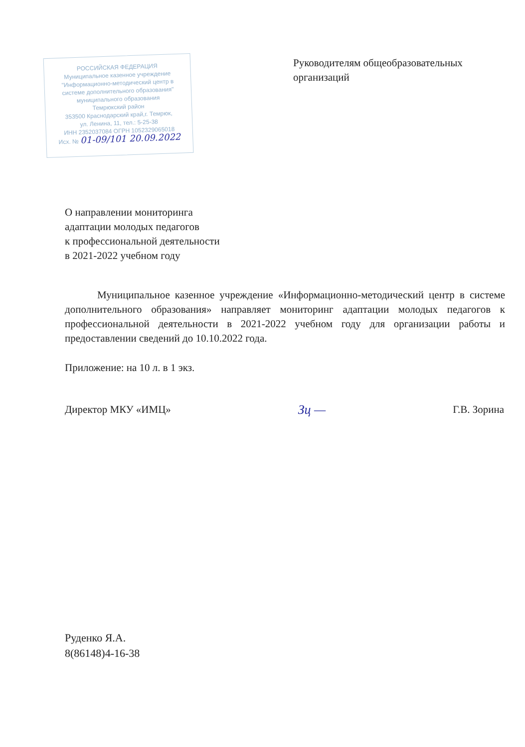РОССИЙСКАЯ ФЕДЕРАЦИЯ
Муниципальное казенное учреждение
"Информационно-методический центр в
системе дополнительного образования"
муниципального образования
Темрюкский район
353500 Краснодарский край,г. Темрюк,
ул. Ленина, 11, тел.: 5-25-38
ИНН 2352037084 ОГРН 1052329065018
Исх. № 01-09/101 20.09.2022
Руководителям общеобразовательных организаций
О направлении мониторинга
адаптации молодых педагогов
к профессиональной деятельности
в 2021-2022 учебном году
Муниципальное казенное учреждение «Информационно-методический центр в системе дополнительного образования» направляет мониторинг адаптации молодых педагогов к профессиональной деятельности в 2021-2022 учебном году для организации работы и предоставлении сведений до 10.10.2022 года.
Приложение: на 10 л. в 1 экз.
Директор МКУ «ИМЦ» Зц — Г.В. Зорина
Руденко Я.А.
8(86148)4-16-38